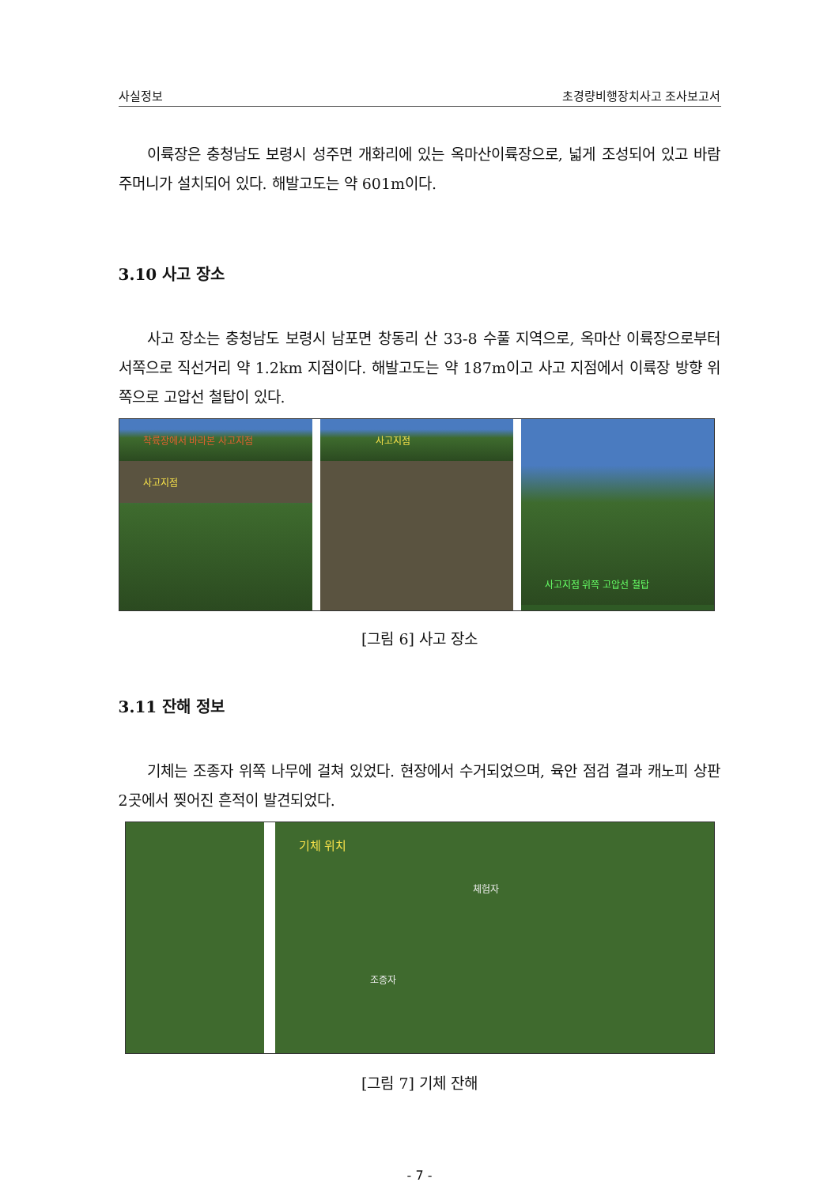사실정보 초경량비행장치사고 조사보고서
이륙장은 충청남도 보령시 성주면 개화리에 있는 옥마산이륙장으로, 넓게 조성되어 있고 바람주머니가 설치되어 있다. 해발고도는 약 601m이다.
3.10 사고 장소
사고 장소는 충청남도 보령시 남포면 창동리 산 33-8 수풀 지역으로, 옥마산 이륙장으로부터 서쪽으로 직선거리 약 1.2km 지점이다. 해발고도는 약 187m이고 사고 지점에서 이륙장 방향 위쪽으로 고압선 철탑이 있다.
착륙장에서 바라본 사고지점
사고지점
사고지점
사고지점 위쪽 고압선 철탑
[그림 6] 사고 장소
3.11 잔해 정보
기체는 조종자 위쪽 나무에 걸쳐 있었다. 현장에서 수거되었으며, 육안 점검 결과 캐노피 상판 2곳에서 찢어진 흔적이 발견되었다.
기체 위치
체험자
조종자
[그림 7] 기체 잔해
- 7 -